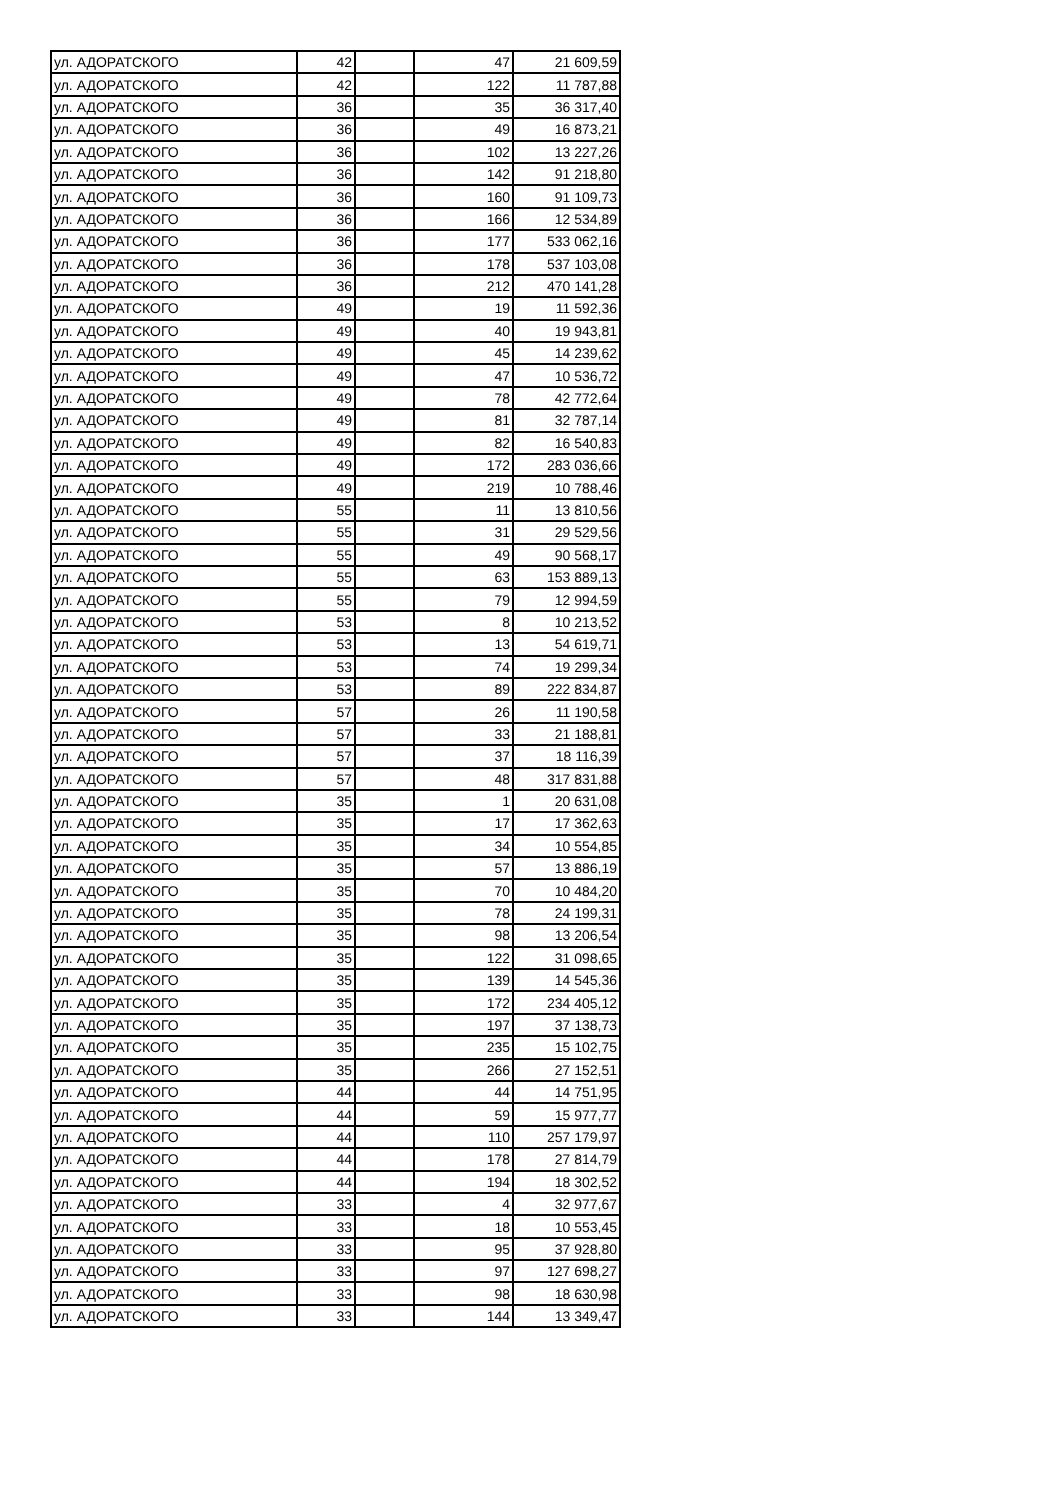| ул. АДОРАТСКОГО | 42 | | 47 | 21 609,59 |
| ул. АДОРАТСКОГО | 42 | | 122 | 11 787,88 |
| ул. АДОРАТСКОГО | 36 | | 35 | 36 317,40 |
| ул. АДОРАТСКОГО | 36 | | 49 | 16 873,21 |
| ул. АДОРАТСКОГО | 36 | | 102 | 13 227,26 |
| ул. АДОРАТСКОГО | 36 | | 142 | 91 218,80 |
| ул. АДОРАТСКОГО | 36 | | 160 | 91 109,73 |
| ул. АДОРАТСКОГО | 36 | | 166 | 12 534,89 |
| ул. АДОРАТСКОГО | 36 | | 177 | 533 062,16 |
| ул. АДОРАТСКОГО | 36 | | 178 | 537 103,08 |
| ул. АДОРАТСКОГО | 36 | | 212 | 470 141,28 |
| ул. АДОРАТСКОГО | 49 | | 19 | 11 592,36 |
| ул. АДОРАТСКОГО | 49 | | 40 | 19 943,81 |
| ул. АДОРАТСКОГО | 49 | | 45 | 14 239,62 |
| ул. АДОРАТСКОГО | 49 | | 47 | 10 536,72 |
| ул. АДОРАТСКОГО | 49 | | 78 | 42 772,64 |
| ул. АДОРАТСКОГО | 49 | | 81 | 32 787,14 |
| ул. АДОРАТСКОГО | 49 | | 82 | 16 540,83 |
| ул. АДОРАТСКОГО | 49 | | 172 | 283 036,66 |
| ул. АДОРАТСКОГО | 49 | | 219 | 10 788,46 |
| ул. АДОРАТСКОГО | 55 | | 11 | 13 810,56 |
| ул. АДОРАТСКОГО | 55 | | 31 | 29 529,56 |
| ул. АДОРАТСКОГО | 55 | | 49 | 90 568,17 |
| ул. АДОРАТСКОГО | 55 | | 63 | 153 889,13 |
| ул. АДОРАТСКОГО | 55 | | 79 | 12 994,59 |
| ул. АДОРАТСКОГО | 53 | | 8 | 10 213,52 |
| ул. АДОРАТСКОГО | 53 | | 13 | 54 619,71 |
| ул. АДОРАТСКОГО | 53 | | 74 | 19 299,34 |
| ул. АДОРАТСКОГО | 53 | | 89 | 222 834,87 |
| ул. АДОРАТСКОГО | 57 | | 26 | 11 190,58 |
| ул. АДОРАТСКОГО | 57 | | 33 | 21 188,81 |
| ул. АДОРАТСКОГО | 57 | | 37 | 18 116,39 |
| ул. АДОРАТСКОГО | 57 | | 48 | 317 831,88 |
| ул. АДОРАТСКОГО | 35 | | 1 | 20 631,08 |
| ул. АДОРАТСКОГО | 35 | | 17 | 17 362,63 |
| ул. АДОРАТСКОГО | 35 | | 34 | 10 554,85 |
| ул. АДОРАТСКОГО | 35 | | 57 | 13 886,19 |
| ул. АДОРАТСКОГО | 35 | | 70 | 10 484,20 |
| ул. АДОРАТСКОГО | 35 | | 78 | 24 199,31 |
| ул. АДОРАТСКОГО | 35 | | 98 | 13 206,54 |
| ул. АДОРАТСКОГО | 35 | | 122 | 31 098,65 |
| ул. АДОРАТСКОГО | 35 | | 139 | 14 545,36 |
| ул. АДОРАТСКОГО | 35 | | 172 | 234 405,12 |
| ул. АДОРАТСКОГО | 35 | | 197 | 37 138,73 |
| ул. АДОРАТСКОГО | 35 | | 235 | 15 102,75 |
| ул. АДОРАТСКОГО | 35 | | 266 | 27 152,51 |
| ул. АДОРАТСКОГО | 44 | | 44 | 14 751,95 |
| ул. АДОРАТСКОГО | 44 | | 59 | 15 977,77 |
| ул. АДОРАТСКОГО | 44 | | 110 | 257 179,97 |
| ул. АДОРАТСКОГО | 44 | | 178 | 27 814,79 |
| ул. АДОРАТСКОГО | 44 | | 194 | 18 302,52 |
| ул. АДОРАТСКОГО | 33 | | 4 | 32 977,67 |
| ул. АДОРАТСКОГО | 33 | | 18 | 10 553,45 |
| ул. АДОРАТСКОГО | 33 | | 95 | 37 928,80 |
| ул. АДОРАТСКОГО | 33 | | 97 | 127 698,27 |
| ул. АДОРАТСКОГО | 33 | | 98 | 18 630,98 |
| ул. АДОРАТСКОГО | 33 | | 144 | 13 349,47 |